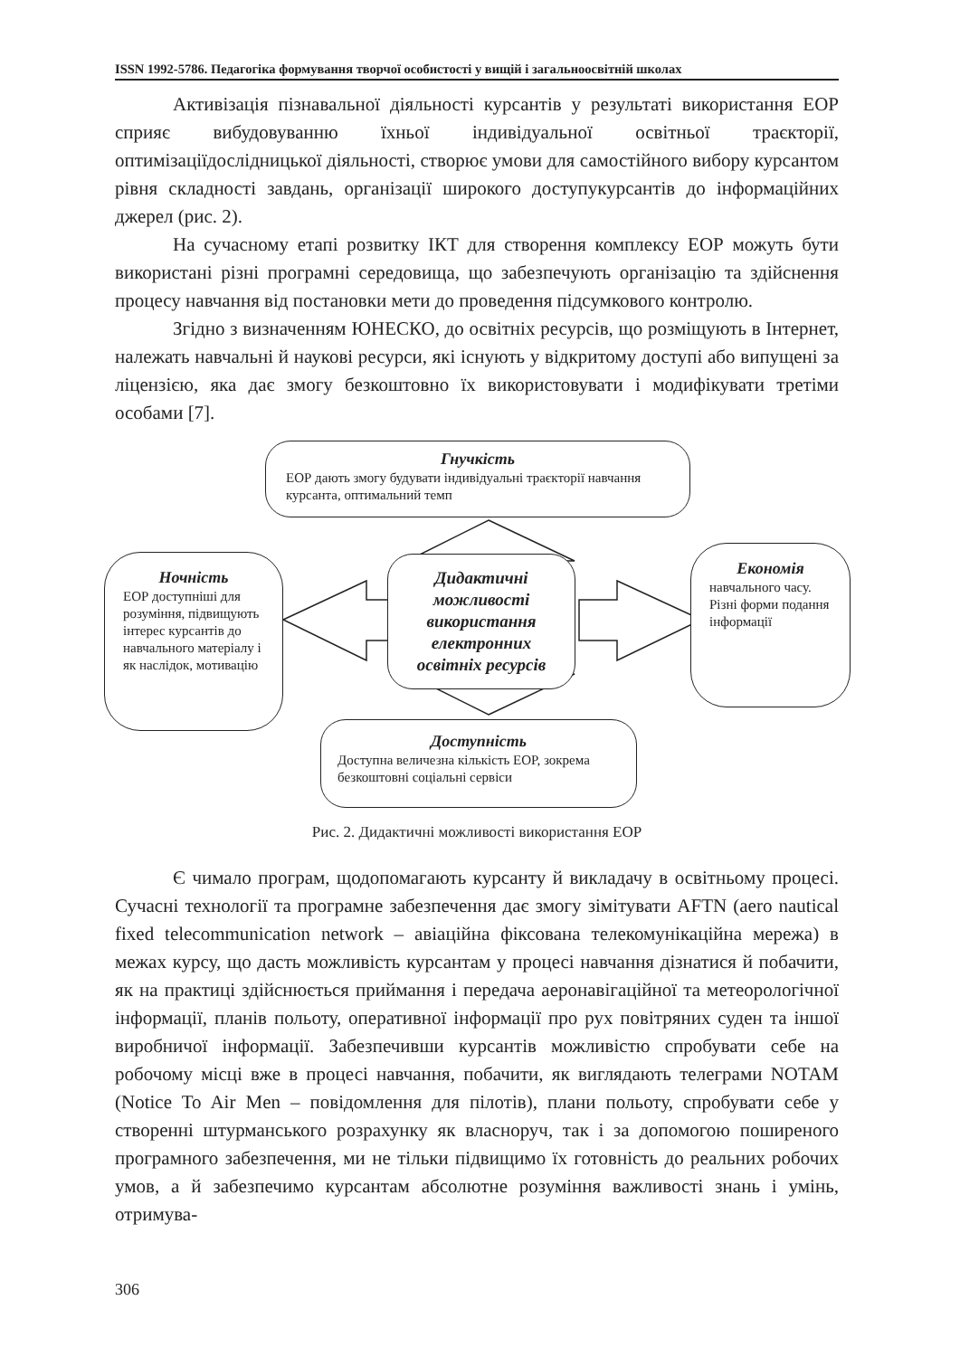ISSN 1992-5786. Педагогіка формування творчої особистості у вищій і загальноосвітній школах
Активізація пізнавальної діяльності курсантів у результаті використання ЕОР сприяє вибудовуванню їхньої індивідуальної освітньої траєкторії, оптимізаціїдослідницької діяльності, створює умови для самостійного вибору курсантом рівня складності завдань, організації широкого доступукурсантів до інформаційних джерел (рис. 2).
На сучасному етапі розвитку ІКТ для створення комплексу ЕОР можуть бути використані різні програмні середовища, що забезпечують організацію та здійснення процесу навчання від постановки мети до проведення підсумкового контролю.
Згідно з визначенням ЮНЕСКО, до освітніх ресурсів, що розміщують в Інтернет, належать навчальні й наукові ресурси, які існують у відкритому доступі або випущені за ліцензією, яка дає змогу безкоштовно їх використовувати і модифікувати третіми особами [7].
Гнучкість
ЕОР дають змогу будувати індивідуальні траєкторії навчання курсанта, оптимальний темп
Ночність
ЕОР доступніші для розуміння, підвищують інтерес курсантів до навчального матеріалу і як наслідок, мотивацію
Дидактичні можливості використання електронних освітніх ресурсів
Економія
навчального часу. Різні форми подання інформації
Доступність
Доступна величезна кількість ЕОР, зокрема безкоштовні соціальні сервіси
Рис. 2. Дидактичні можливості використання ЕОР
Є чимало програм, щодопомагають курсанту й викладачу в освітньому процесі. Сучасні технології та програмне забезпечення дає змогу зімітувати AFTN (aero nautical fixed telecommunication network – авіаційна фіксована телекомунікаційна мережа) в межах курсу, що дасть можливість курсантам у процесі навчання дізнатися й побачити, як на практиці здійснюється приймання і передача аеронавігаційної та метеорологічної інформації, планів польоту, оперативної інформації про рух повітряних суден та іншої виробничої інформації. Забезпечивши курсантів можливістю спробувати себе на робочому місці вже в процесі навчання, побачити, як виглядають телеграми NOTAM (Notice To Air Men – повідомлення для пілотів), плани польоту, спробувати себе у створенні штурманського розрахунку як власноруч, так і за допомогою поширеного програмного забезпечення, ми не тільки підвищимо їх готовність до реальних робочих умов, а й забезпечимо курсантам абсолютне розуміння важливості знань і умінь, отримува-
306